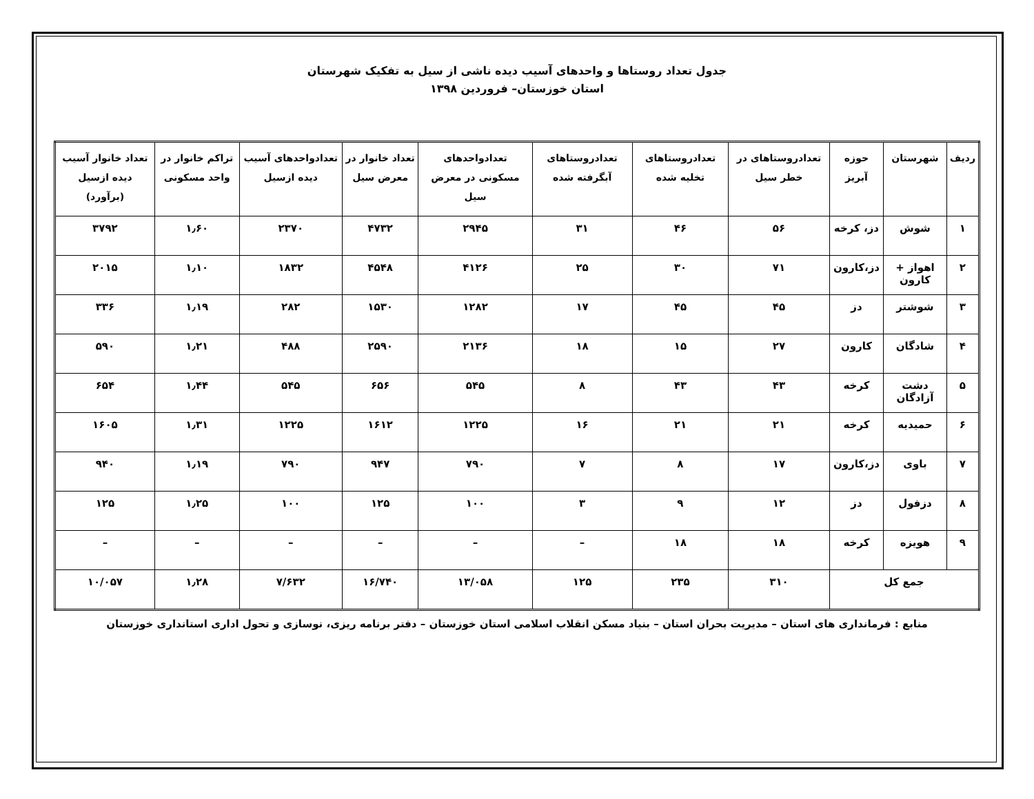جدول تعداد روستاها و واحدهای آسیب دیده ناشی از سیل به تفکیک شهرستان
استان خوزستان– فروردین ۱۳۹۸
| ردیف | شهرستان | حوزه آبریز | تعدادروستاهای در خطر سیل | تعدادروستاهای تخلیه شده | تعدادروستاهای آبگرفته شده | تعدادواحدهای مسکونی در معرض سیل | تعداد خانوار در معرض سیل | تعدادواحدهای آسیب دیده ازسیل | تراکم خانوار در واحد مسکونی | تعداد خانوار آسیب دیده ازسیل (برآورد) |
| --- | --- | --- | --- | --- | --- | --- | --- | --- | --- | --- |
| ۱ | شوش | دز، کرخه | ۵۶ | ۴۶ | ۳۱ | ۲۹۴۵ | ۴۷۳۲ | ۲۳۷۰ | ۱٫۶۰ | ۳۷۹۲ |
| ۲ | اهواز + کارون | دز،کارون | ۷۱ | ۳۰ | ۲۵ | ۴۱۲۶ | ۴۵۴۸ | ۱۸۳۲ | ۱٫۱۰ | ۲۰۱۵ |
| ۳ | شوشتر | دز | ۴۵ | ۴۵ | ۱۷ | ۱۲۸۲ | ۱۵۳۰ | ۲۸۲ | ۱٫۱۹ | ۳۳۶ |
| ۴ | شادگان | کارون | ۲۷ | ۱۵ | ۱۸ | ۲۱۳۶ | ۲۵۹۰ | ۴۸۸ | ۱٫۲۱ | ۵۹۰ |
| ۵ | دشت آزادگان | کرخه | ۴۳ | ۴۳ | ۸ | ۵۴۵ | ۶۵۶ | ۵۴۵ | ۱٫۴۴ | ۶۵۴ |
| ۶ | حمیدیه | کرخه | ۲۱ | ۲۱ | ۱۶ | ۱۲۲۵ | ۱۶۱۲ | ۱۲۲۵ | ۱٫۳۱ | ۱۶۰۵ |
| ۷ | باوی | دز،کارون | ۱۷ | ۸ | ۷ | ۷۹۰ | ۹۴۷ | ۷۹۰ | ۱٫۱۹ | ۹۴۰ |
| ۸ | دزفول | دز | ۱۲ | ۹ | ۳ | ۱۰۰ | ۱۲۵ | ۱۰۰ | ۱٫۲۵ | ۱۲۵ |
| ۹ | هویزه | کرخه | ۱۸ | ۱۸ | – | – | – | – | – | – |
| جمع کل | | | ۳۱۰ | ۲۳۵ | ۱۲۵ | ۱۳/۰۵۸ | ۱۶/۷۴۰ | ۷/۶۳۲ | ۱٫۲۸ | ۱۰/۰۵۷ |
منابع : فرمانداری های استان – مدیریت بحران استان – بنیاد مسکن انقلاب اسلامی استان خوزستان – دفتر برنامه ریزی، نوسازی و تحول اداری استانداری خوزستان